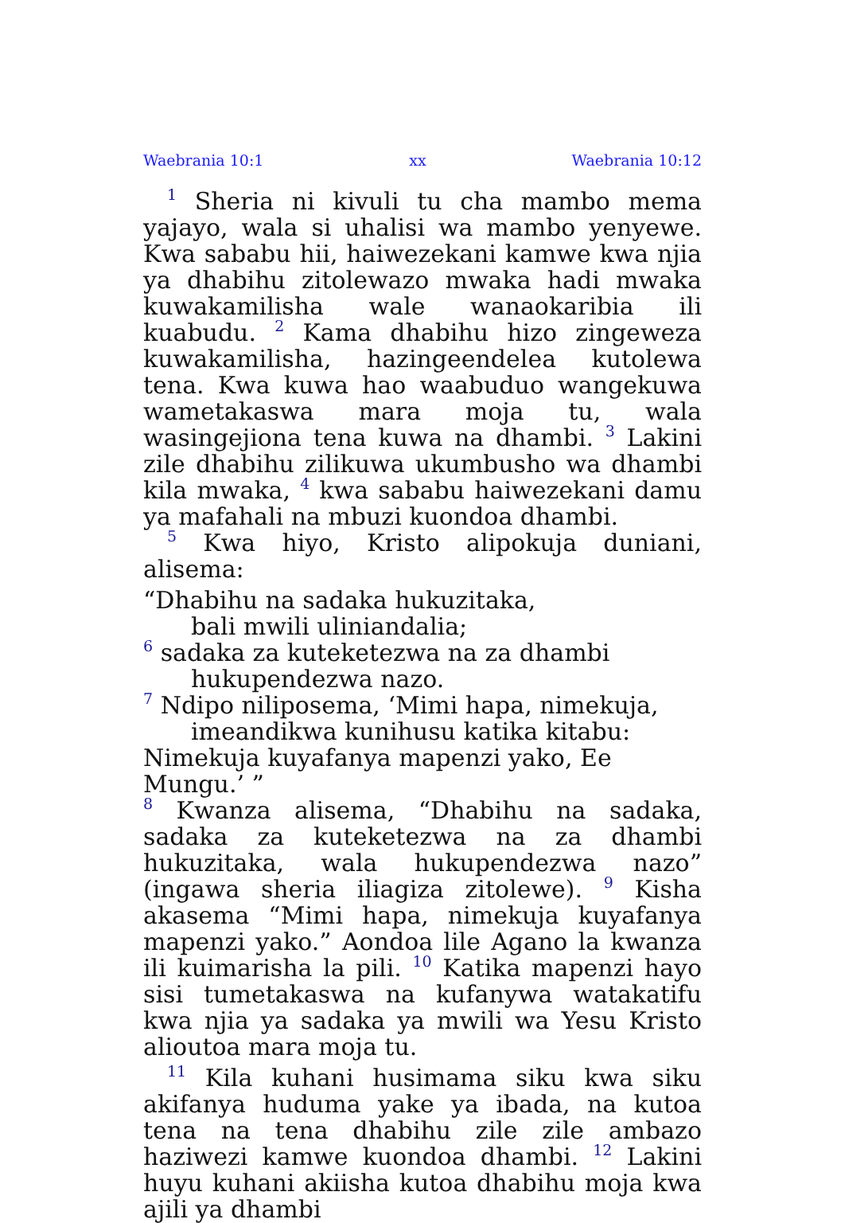Waebrania 10:1 xx Waebrania 10:12
<sup>1</sup> Sheria ni kivuli tu cha mambo mema yajayo, wala si uhalisi wa mambo yenyewe. Kwa sababu hii, haiwezekani kamwe kwa njia ya dhabihu zitolewazo mwaka hadi mwaka kuwakamilisha wale wanaokaribia ili kuabudu. <sup>2</sup> Kama dhabihu hizo zingeweza kuwakamilisha, hazingeendelea kutolewa tena. Kwa kuwa hao waabuduo wangekuwa wametakaswa mara moja tu, wala wasingejiona tena kuwa na dhambi. <sup>3</sup> Lakini zile dhabihu zilikuwa ukumbusho wa dhambi kila mwaka, <sup>4</sup> kwa sababu haiwezekani damu ya mafahali na mbuzi kuondoa dhambi.
<sup>5</sup> Kwa hiyo, Kristo alipokuja duniani, alisema:
“Dhabihu na sadaka hukuzitaka,
bali mwili uliniandalia;
<sup>6</sup> sadaka za kuteketezwa na za dhambi
hukupendezwa nazo.
<sup>7</sup> Ndipo niliposema, ‘Mimi hapa, nimekuja,
imeandikwa kunihusu katika kitabu:
Nimekuja kuyafanya mapenzi yako, Ee Mungu.’ ”
<sup>8</sup> Kwanza alisema, “Dhabihu na sadaka, sadaka za kuteketezwa na za dhambi hukuzitaka, wala hukupendezwa nazo” (ingawa sheria iliagiza zitolewe). <sup>9</sup> Kisha akasema “Mimi hapa, nimekuja kuyafanya mapenzi yako.” Aondoa lile Agano la kwanza ili kuimarisha la pili. <sup>10</sup> Katika mapenzi hayo sisi tumetakaswa na kufanywa watakatifu kwa njia ya sadaka ya mwili wa Yesu Kristo alioutoa mara moja tu.
<sup>11</sup> Kila kuhani husimama siku kwa siku akifanya huduma yake ya ibada, na kutoa tena na tena dhabihu zile zile ambazo haziwezi kamwe kuondoa dhambi. <sup>12</sup> Lakini huyu kuhani akiisha kutoa dhabihu moja kwa ajili ya dhambi